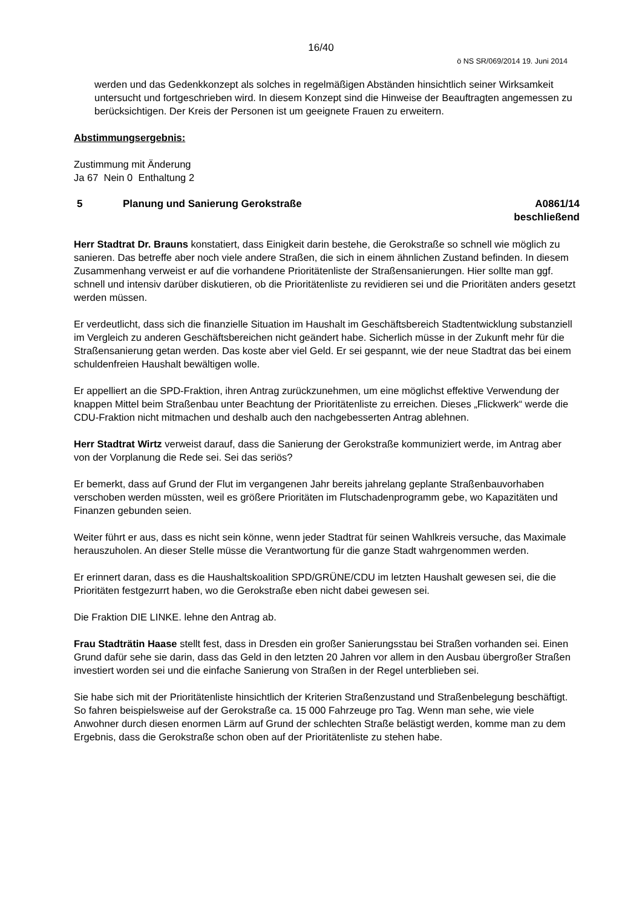16/40
ö NS SR/069/2014 19. Juni 2014
werden und das Gedenkkonzept als solches in regelmäßigen Abständen hinsichtlich seiner Wirksamkeit untersucht und fortgeschrieben wird. In diesem Konzept sind die Hinweise der Beauftragten angemessen zu berücksichtigen. Der Kreis der Personen ist um geeignete Frauen zu erweitern.
Abstimmungsergebnis:
Zustimmung mit Änderung
Ja 67 Nein 0 Enthaltung 2
5 Planung und Sanierung Gerokstraße
A0861/14
beschließend
Herr Stadtrat Dr. Brauns konstatiert, dass Einigkeit darin bestehe, die Gerokstraße so schnell wie möglich zu sanieren. Das betreffe aber noch viele andere Straßen, die sich in einem ähnlichen Zustand befinden. In diesem Zusammenhang verweist er auf die vorhandene Prioritätenliste der Straßensanierungen. Hier sollte man ggf. schnell und intensiv darüber diskutieren, ob die Prioritätenliste zu revidieren sei und die Prioritäten anders gesetzt werden müssen.
Er verdeutlicht, dass sich die finanzielle Situation im Haushalt im Geschäftsbereich Stadtentwicklung substanziell im Vergleich zu anderen Geschäftsbereichen nicht geändert habe. Sicherlich müsse in der Zukunft mehr für die Straßensanierung getan werden. Das koste aber viel Geld. Er sei gespannt, wie der neue Stadtrat das bei einem schuldenfreien Haushalt bewältigen wolle.
Er appelliert an die SPD-Fraktion, ihren Antrag zurückzunehmen, um eine möglichst effektive Verwendung der knappen Mittel beim Straßenbau unter Beachtung der Prioritätenliste zu erreichen. Dieses „Flickwerk“ werde die CDU-Fraktion nicht mitmachen und deshalb auch den nachgebesserten Antrag ablehnen.
Herr Stadtrat Wirtz verweist darauf, dass die Sanierung der Gerokstraße kommuniziert werde, im Antrag aber von der Vorplanung die Rede sei. Sei das seriös?
Er bemerkt, dass auf Grund der Flut im vergangenen Jahr bereits jahrelang geplante Straßenbauvorhaben verschoben werden müssten, weil es größere Prioritäten im Flutschadenprogramm gebe, wo Kapazitäten und Finanzen gebunden seien.
Weiter führt er aus, dass es nicht sein könne, wenn jeder Stadtrat für seinen Wahlkreis versuche, das Maximale herauszuholen. An dieser Stelle müsse die Verantwortung für die ganze Stadt wahrgenommen werden.
Er erinnert daran, dass es die Haushaltskoalition SPD/GRÜNE/CDU im letzten Haushalt gewesen sei, die die Prioritäten festgezurrt haben, wo die Gerokstraße eben nicht dabei gewesen sei.
Die Fraktion DIE LINKE. lehne den Antrag ab.
Frau Stadträtin Haase stellt fest, dass in Dresden ein großer Sanierungsstau bei Straßen vorhanden sei. Einen Grund dafür sehe sie darin, dass das Geld in den letzten 20 Jahren vor allem in den Ausbau übergroßer Straßen investiert worden sei und die einfache Sanierung von Straßen in der Regel unterblieben sei.
Sie habe sich mit der Prioritätenliste hinsichtlich der Kriterien Straßenzustand und Straßenbelegung beschäftigt. So fahren beispielsweise auf der Gerokstraße ca. 15 000 Fahrzeuge pro Tag. Wenn man sehe, wie viele Anwohner durch diesen enormen Lärm auf Grund der schlechten Straße belästigt werden, komme man zu dem Ergebnis, dass die Gerokstraße schon oben auf der Prioritätenliste zu stehen habe.